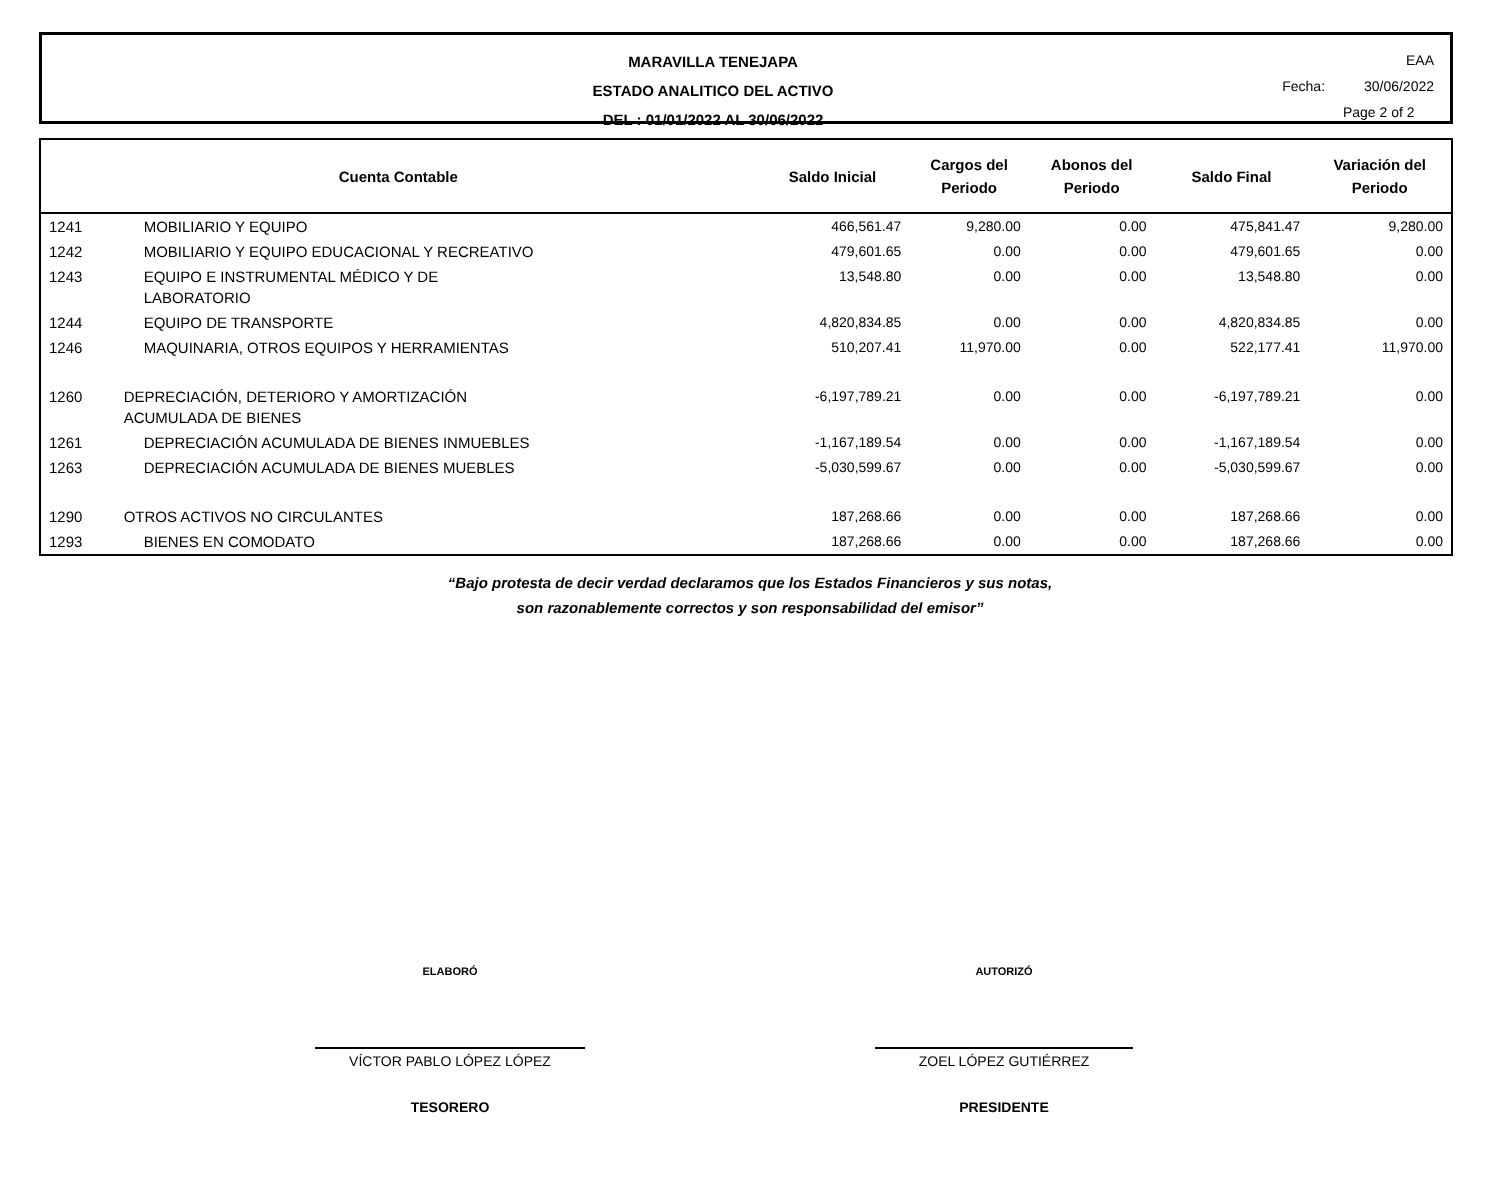MARAVILLA TENEJAPA
ESTADO ANALITICO DEL ACTIVO
DEL : 01/01/2022 AL 30/06/2022
EAA
Fecha: 30/06/2022
Page 2 of 2
| Cuenta Contable | | Saldo Inicial | Cargos del Periodo | Abonos del Periodo | Saldo Final | Variación del Periodo |
| --- | --- | --- | --- | --- | --- | --- |
| 1241 | MOBILIARIO Y EQUIPO | 466,561.47 | 9,280.00 | 0.00 | 475,841.47 | 9,280.00 |
| 1242 | MOBILIARIO Y EQUIPO EDUCACIONAL Y RECREATIVO | 479,601.65 | 0.00 | 0.00 | 479,601.65 | 0.00 |
| 1243 | EQUIPO E INSTRUMENTAL MÉDICO Y DE LABORATORIO | 13,548.80 | 0.00 | 0.00 | 13,548.80 | 0.00 |
| 1244 | EQUIPO DE TRANSPORTE | 4,820,834.85 | 0.00 | 0.00 | 4,820,834.85 | 0.00 |
| 1246 | MAQUINARIA, OTROS EQUIPOS Y HERRAMIENTAS | 510,207.41 | 11,970.00 | 0.00 | 522,177.41 | 11,970.00 |
| 1260 | DEPRECIACIÓN, DETERIORO Y AMORTIZACIÓN ACUMULADA DE BIENES | -6,197,789.21 | 0.00 | 0.00 | -6,197,789.21 | 0.00 |
| 1261 | DEPRECIACIÓN ACUMULADA DE BIENES INMUEBLES | -1,167,189.54 | 0.00 | 0.00 | -1,167,189.54 | 0.00 |
| 1263 | DEPRECIACIÓN ACUMULADA DE BIENES MUEBLES | -5,030,599.67 | 0.00 | 0.00 | -5,030,599.67 | 0.00 |
| 1290 | OTROS ACTIVOS NO CIRCULANTES | 187,268.66 | 0.00 | 0.00 | 187,268.66 | 0.00 |
| 1293 | BIENES EN COMODATO | 187,268.66 | 0.00 | 0.00 | 187,268.66 | 0.00 |
“Bajo protesta de decir verdad declaramos que los Estados Financieros y sus notas,
son razonablemente correctos y son responsabilidad del emisor”
ELABORÓ
VÍCTOR PABLO LÓPEZ LÓPEZ
TESORERO
AUTORIZÓ
ZOEL LÓPEZ GUTIÉRREZ
PRESIDENTE